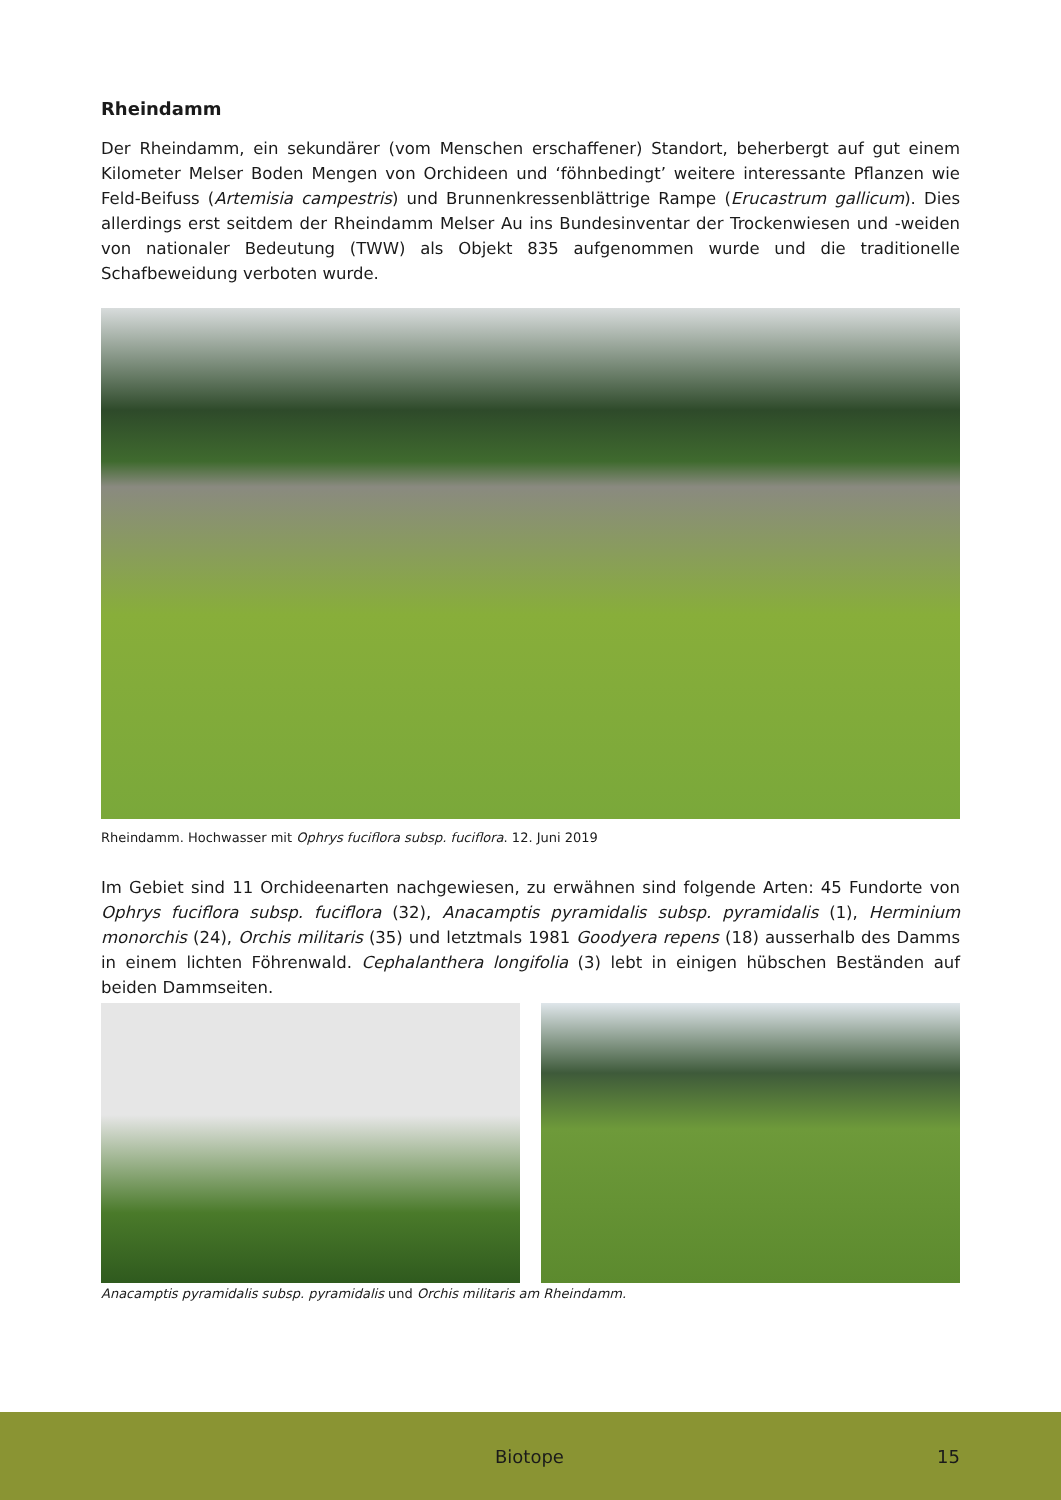Rheindamm
Der Rheindamm, ein sekundärer (vom Menschen erschaffener) Standort, beherbergt auf gut einem Kilometer Melser Boden Mengen von Orchideen und ‘föhnbedingt’ weitere interessante Pflanzen wie Feld-Beifuss (Artemisia campestris) und Brunnenkressenblättrige Rampe (Erucastrum gallicum). Dies allerdings erst seitdem der Rheindamm Melser Au ins Bundesinventar der Trockenwiesen und -weiden von nationaler Bedeutung (TWW) als Objekt 835 aufgenommen wurde und die traditionelle Schafbeweidung verboten wurde.
Rheindamm. Hochwasser mit Ophrys fuciflora subsp. fuciflora. 12. Juni 2019
Im Gebiet sind 11 Orchideenarten nachgewiesen, zu erwähnen sind folgende Arten: 45 Fundorte von Ophrys fuciflora subsp. fuciflora (32), Anacamptis pyramidalis subsp. pyramidalis (1), Herminium monorchis (24), Orchis militaris (35) und letztmals 1981 Goodyera repens (18) ausserhalb des Damms in einem lichten Föhrenwald. Cephalanthera longifolia (3) lebt in einigen hübschen Beständen auf beiden Dammseiten.
Anacamptis pyramidalis subsp. pyramidalis und Orchis militaris am Rheindamm.
Biotope 15